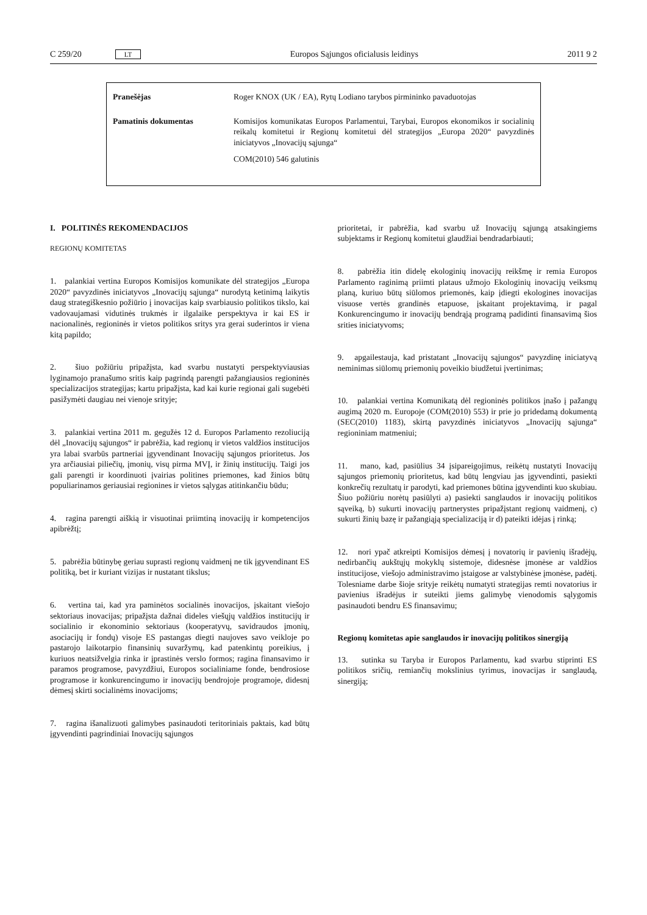C 259/20 LT
Europos Sąjungos oficialusis leidinys 2011 9 2
Pranešėjas Roger KNOX (UK / EA), Rytų Lodiano tarybos pirmininko pavaduotojas
Pamatinis dokumentas Komisijos komunikatas Europos Parlamentui, Tarybai, Europos ekonomikos ir socialinių reikalų komitetui ir Regionų komitetui dėl strategijos „Europa 2020“ pavyzdinės iniciatyvos „Inovacijų sąjunga“
COM(2010) 546 galutinis
I. POLITINĖS REKOMENDACIJOS
REGIONŲ KOMITETAS
1. palankiai vertina Europos Komisijos komunikate dėl strategijos „Europa 2020“ pavyzdinės iniciatyvos „Inovacijų sąjunga“ nurodytą ketinimą laikytis daug strategiškesnio požiūrio į inovacijas kaip svarbiausio politikos tikslo, kai vadovaujamasi vidutinės trukmės ir ilgalaike perspektyva ir kai ES ir nacionalinės, regioninės ir vietos politikos sritys yra gerai suderintos ir viena kitą papildo;
2. šiuo požiūriu pripažįsta, kad svarbu nustatyti perspektyviausias lyginamojo pranašumo sritis kaip pagrindą parengti pažangiausios regioninės specializacijos strategijas; kartu pripažįsta, kad kai kurie regionai gali sugebėti pasižymėti daugiau nei vienoje srityje;
3. palankiai vertina 2011 m. gegužės 12 d. Europos Parlamento rezoliuciją dėl „Inovacijų sąjungos“ ir pabrėžia, kad regionų ir vietos valdžios institucijos yra labai svarbūs partneriai įgyvendinant Inovacijų sąjungos prioritetus. Jos yra arčiausiai piliečių, įmonių, visų pirma MVĮ, ir žinių institucijų. Taigi jos gali parengti ir koordinuoti įvairias politines priemones, kad žinios būtų populiarinamos geriausiai regionines ir vietos sąlygas atitinkančiu būdu;
4. ragina parengti aiškią ir visuotinai priimtiną inovacijų ir kompetencijos apibrėžtį;
5. pabrėžia būtinybę geriau suprasti regionų vaidmenį ne tik įgyvendinant ES politiką, bet ir kuriant vizijas ir nustatant tikslus;
6. vertina tai, kad yra paminėtos socialinės inovacijos, įskaitant viešojo sektoriaus inovacijas; pripažįsta dažnai dideles viešųjų valdžios institucijų ir socialinio ir ekonominio sektoriaus (kooperatyvų, savidraudos įmonių, asociacijų ir fondų) visoje ES pastangas diegti naujoves savo veikloje po pastarojo laikotarpio finansinių suvaržymų, kad patenkintų poreikius, į kuriuos neatsižvelgia rinka ir įprastinės verslo formos; ragina finansavimo ir paramos programose, pavyzdžiui, Europos socialiniame fonde, bendrosiose programose ir konkurencingumo ir inovacijų bendrojoje programoje, didesnį dėmesį skirti socialinėms inovacijoms;
7. ragina išanalizuoti galimybes pasinaudoti teritoriniais paktais, kad būtų įgyvendinti pagrindiniai Inovacijų sąjungos
prioritetai, ir pabrėžia, kad svarbu už Inovacijų sąjungą atsakingiems subjektams ir Regionų komitetui glaudžiai bendradarbiauti;
8. pabrėžia itin didelę ekologinių inovacijų reikšmę ir remia Europos Parlamento raginimą priimti plataus užmojo Ekologinių inovacijų veiksmų planą, kuriuo būtų siūlomos priemonės, kaip įdiegti ekologines inovacijas visuose vertės grandinės etapuose, įskaitant projektavimą, ir pagal Konkurencingumo ir inovacijų bendrąją programą padidinti finansavimą šios srities iniciatyvoms;
9. apgailestauja, kad pristatant „Inovacijų sąjungos“ pavyzdinę iniciatyvą neminimas siūlomų priemonių poveikio biudžetui įvertinimas;
10. palankiai vertina Komunikatą dėl regioninės politikos įnašo į pažangų augimą 2020 m. Europoje (COM(2010) 553) ir prie jo pridedamą dokumentą (SEC(2010) 1183), skirtą pavyzdinės iniciatyvos „Inovacijų sąjunga“ regioniniam matmeniui;
11. mano, kad, pasiūlius 34 įsipareigojimus, reikėtų nustatyti Inovacijų sąjungos priemonių prioritetus, kad būtų lengviau jas įgyvendinti, pasiekti konkrečių rezultatų ir parodyti, kad priemones būtina įgyvendinti kuo skubiau. Šiuo požiūriu norėtų pasiūlyti a) pasiekti sanglaudos ir inovacijų politikos sąveiką, b) sukurti inovacijų partnerystes pripažįstant regionų vaidmenį, c) sukurti žinių bazę ir pažangiąją specializaciją ir d) pateikti idėjas į rinką;
12. nori ypač atkreipti Komisijos dėmesį į novatorių ir pavienių išradėjų, nedirbančių aukštųjų mokyklų sistemoje, didesnėse įmonėse ar valdžios institucijose, viešojo administravimo įstaigose ar valstybinėse įmonėse, padėtį. Tolesniame darbe šioje srityje reikėtų numatyti strategijas remti novatorius ir pavienius išradėjus ir suteikti jiems galimybę vienodomis sąlygomis pasinaudoti bendru ES finansavimu;
Regionų komitetas apie sanglaudos ir inovacijų politikos sinergiją
13. sutinka su Taryba ir Europos Parlamentu, kad svarbu stiprinti ES politikos sričių, remiančių mokslinius tyrimus, inovacijas ir sanglaudą, sinergiją;